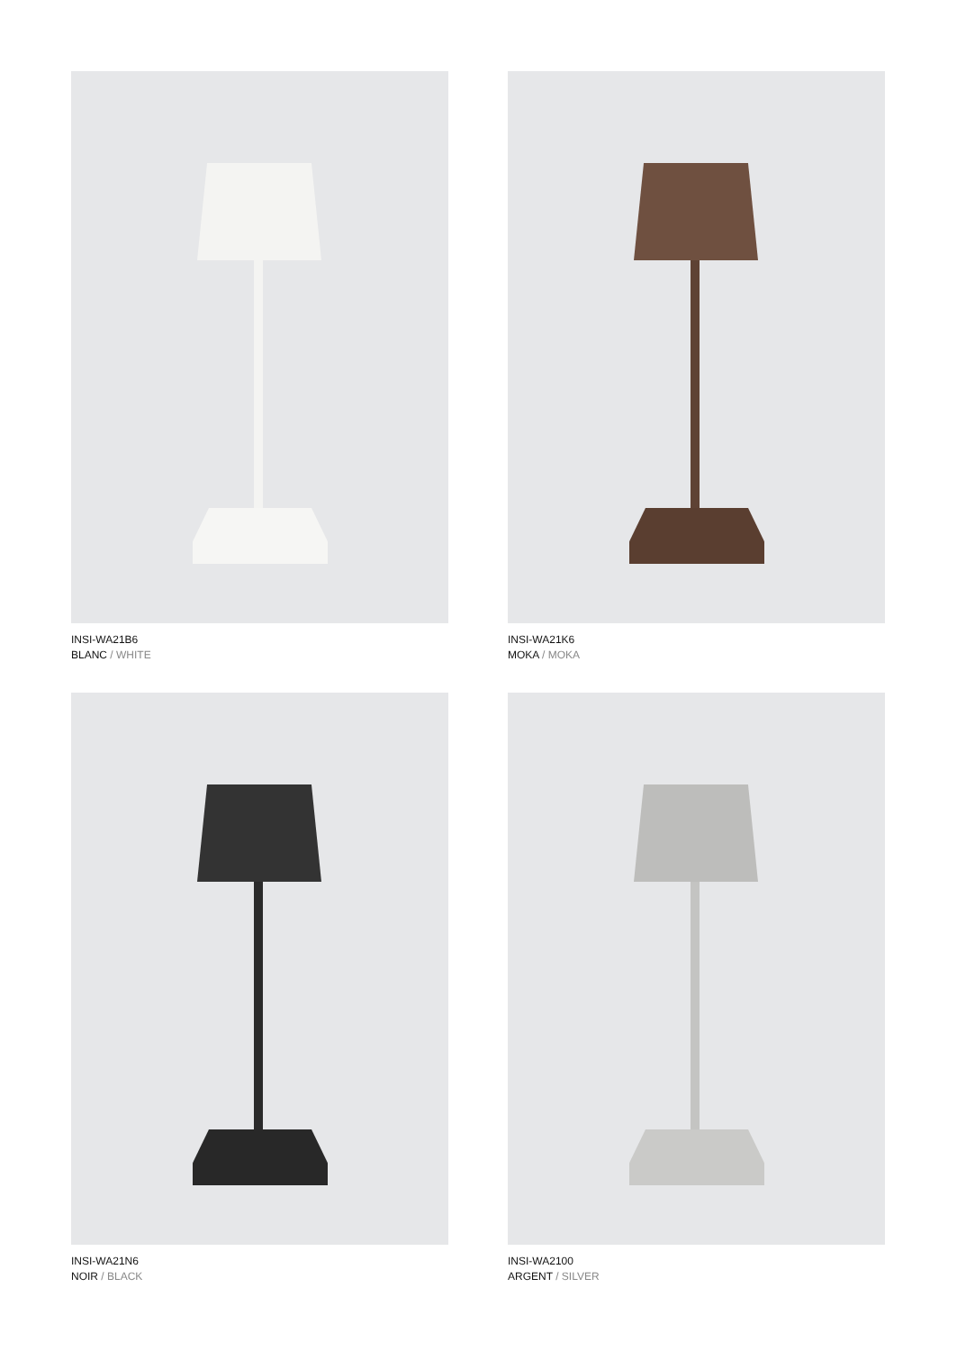INSI-WA21B6
BLANC / WHITE
INSI-WA21K6
MOKA / MOKA
INSI-WA21N6
NOIR / BLACK
INSI-WA2100
ARGENT / SILVER